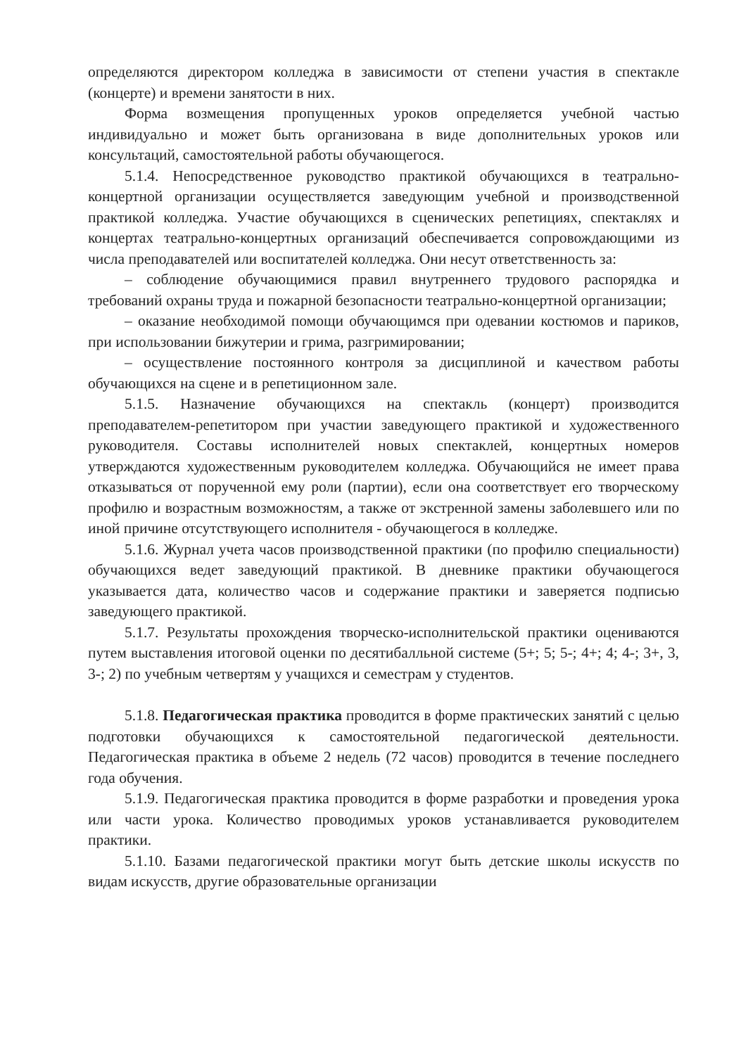определяются директором колледжа в зависимости от степени участия в спектакле (концерте) и времени занятости в них.
Форма возмещения пропущенных уроков определяется учебной частью индивидуально и может быть организована в виде дополнительных уроков или консультаций, самостоятельной работы обучающегося.
5.1.4. Непосредственное руководство практикой обучающихся в театрально-концертной организации осуществляется заведующим учебной и производственной практикой колледжа. Участие обучающихся в сценических репетициях, спектаклях и концертах театрально-концертных организаций обеспечивается сопровождающими из числа преподавателей или воспитателей колледжа. Они несут ответственность за:
– соблюдение обучающимися правил внутреннего трудового распорядка и требований охраны труда и пожарной безопасности театрально-концертной организации;
– оказание необходимой помощи обучающимся при одевании костюмов и париков, при использовании бижутерии и грима, разгримировании;
– осуществление постоянного контроля за дисциплиной и качеством работы обучающихся на сцене и в репетиционном зале.
5.1.5. Назначение обучающихся на спектакль (концерт) производится преподавателем-репетитором при участии заведующего практикой и художественного руководителя. Составы исполнителей новых спектаклей, концертных номеров утверждаются художественным руководителем колледжа. Обучающийся не имеет права отказываться от порученной ему роли (партии), если она соответствует его творческому профилю и возрастным возможностям, а также от экстренной замены заболевшего или по иной причине отсутствующего исполнителя - обучающегося в колледже.
5.1.6. Журнал учета часов производственной практики (по профилю специальности) обучающихся ведет заведующий практикой. В дневнике практики обучающегося указывается дата, количество часов и содержание практики и заверяется подписью заведующего практикой.
5.1.7. Результаты прохождения творческо-исполнительской практики оцениваются путем выставления итоговой оценки по десятибалльной системе (5+; 5; 5-; 4+; 4; 4-; 3+, 3, 3-; 2) по учебным четвертям у учащихся и семестрам у студентов.
5.1.8. Педагогическая практика проводится в форме практических занятий с целью подготовки обучающихся к самостоятельной педагогической деятельности. Педагогическая практика в объеме 2 недель (72 часов) проводится в течение последнего года обучения.
5.1.9. Педагогическая практика проводится в форме разработки и проведения урока или части урока. Количество проводимых уроков устанавливается руководителем практики.
5.1.10. Базами педагогической практики могут быть детские школы искусств по видам искусств, другие образовательные организации